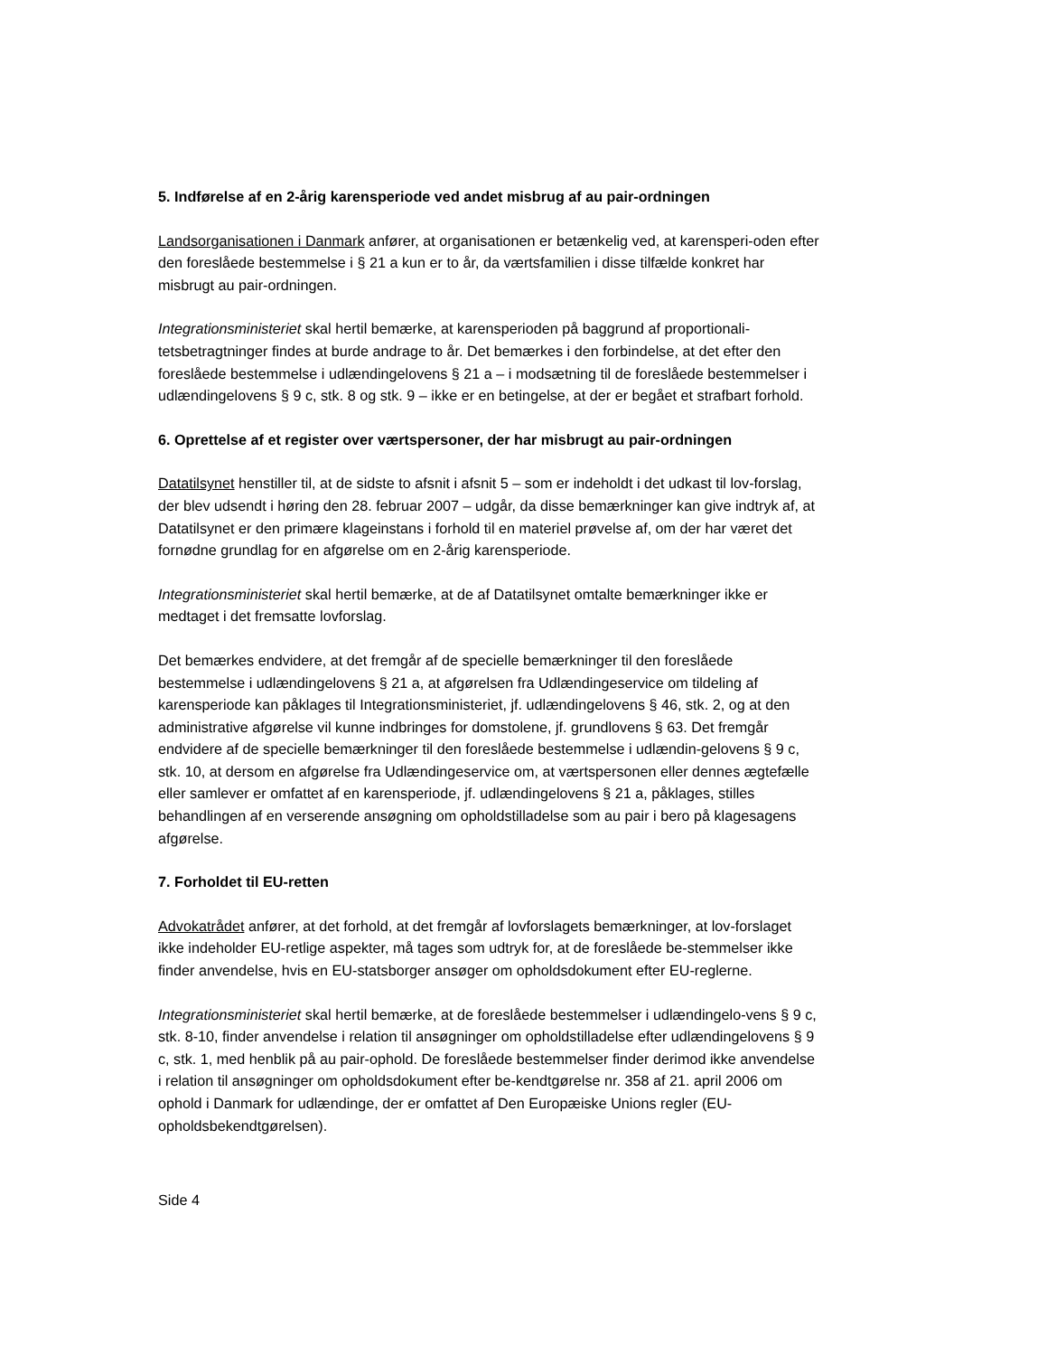5. Indførelse af en 2-årig karensperiode ved andet misbrug af au pair-ordningen
Landsorganisationen i Danmark anfører, at organisationen er betænkelig ved, at karensperi-oden efter den foreslåede bestemmelse i § 21 a kun er to år, da værtsfamilien i disse tilfælde konkret har misbrugt au pair-ordningen.
Integrationsministeriet skal hertil bemærke, at karensperioden på baggrund af proportionali-tetsbetragtninger findes at burde andrage to år. Det bemærkes i den forbindelse, at det efter den foreslåede bestemmelse i udlændingelovens § 21 a – i modsætning til de foreslåede bestemmelser i udlændingelovens § 9 c, stk. 8 og stk. 9 – ikke er en betingelse, at der er begået et strafbart forhold.
6. Oprettelse af et register over værtspersoner, der har misbrugt au pair-ordningen
Datatilsynet henstiller til, at de sidste to afsnit i afsnit 5 – som er indeholdt i det udkast til lov-forslag, der blev udsendt i høring den 28. februar 2007 – udgår, da disse bemærkninger kan give indtryk af, at Datatilsynet er den primære klageinstans i forhold til en materiel prøvelse af, om der har været det fornødne grundlag for en afgørelse om en 2-årig karensperiode.
Integrationsministeriet skal hertil bemærke, at de af Datatilsynet omtalte bemærkninger ikke er medtaget i det fremsatte lovforslag.
Det bemærkes endvidere, at det fremgår af de specielle bemærkninger til den foreslåede bestemmelse i udlændingelovens § 21 a, at afgørelsen fra Udlændingeservice om tildeling af karensperiode kan påklages til Integrationsministeriet, jf. udlændingelovens § 46, stk. 2, og at den administrative afgørelse vil kunne indbringes for domstolene, jf. grundlovens § 63. Det fremgår endvidere af de specielle bemærkninger til den foreslåede bestemmelse i udlændin-gelovens § 9 c, stk. 10, at dersom en afgørelse fra Udlændingeservice om, at værtspersonen eller dennes ægtefælle eller samlever er omfattet af en karensperiode, jf. udlændingelovens § 21 a, påklages, stilles behandlingen af en verserende ansøgning om opholdstilladelse som au pair i bero på klagesagens afgørelse.
7. Forholdet til EU-retten
Advokatrådet anfører, at det forhold, at det fremgår af lovforslagets bemærkninger, at lov-forslaget ikke indeholder EU-retlige aspekter, må tages som udtryk for, at de foreslåede be-stemmelser ikke finder anvendelse, hvis en EU-statsborger ansøger om opholdsdokument efter EU-reglerne.
Integrationsministeriet skal hertil bemærke, at de foreslåede bestemmelser i udlændingelo-vens § 9 c, stk. 8-10, finder anvendelse i relation til ansøgninger om opholdstilladelse efter udlændingelovens § 9 c, stk. 1, med henblik på au pair-ophold. De foreslåede bestemmelser finder derimod ikke anvendelse i relation til ansøgninger om opholdsdokument efter be-kendtgørelse nr. 358 af 21. april 2006 om ophold i Danmark for udlændinge, der er omfattet af Den Europæiske Unions regler (EU-opholdsbekendtgørelsen).
Side 4